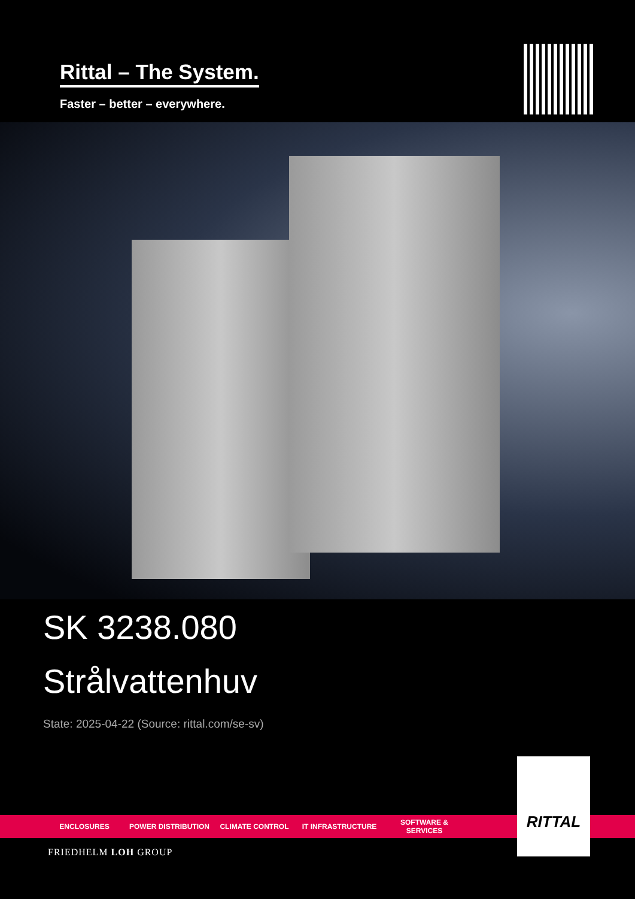Rittal – The System.
Faster – better – everywhere.
SK 3238.080
Strålvattenhuv
State: 2025-04-22 (Source: rittal.com/se-sv)
ENCLOSURES POWER DISTRIBUTION CLIMATE CONTROL IT INFRASTRUCTURE SOFTWARE & SERVICES
FRIEDHELM LOH GROUP
RITTAL